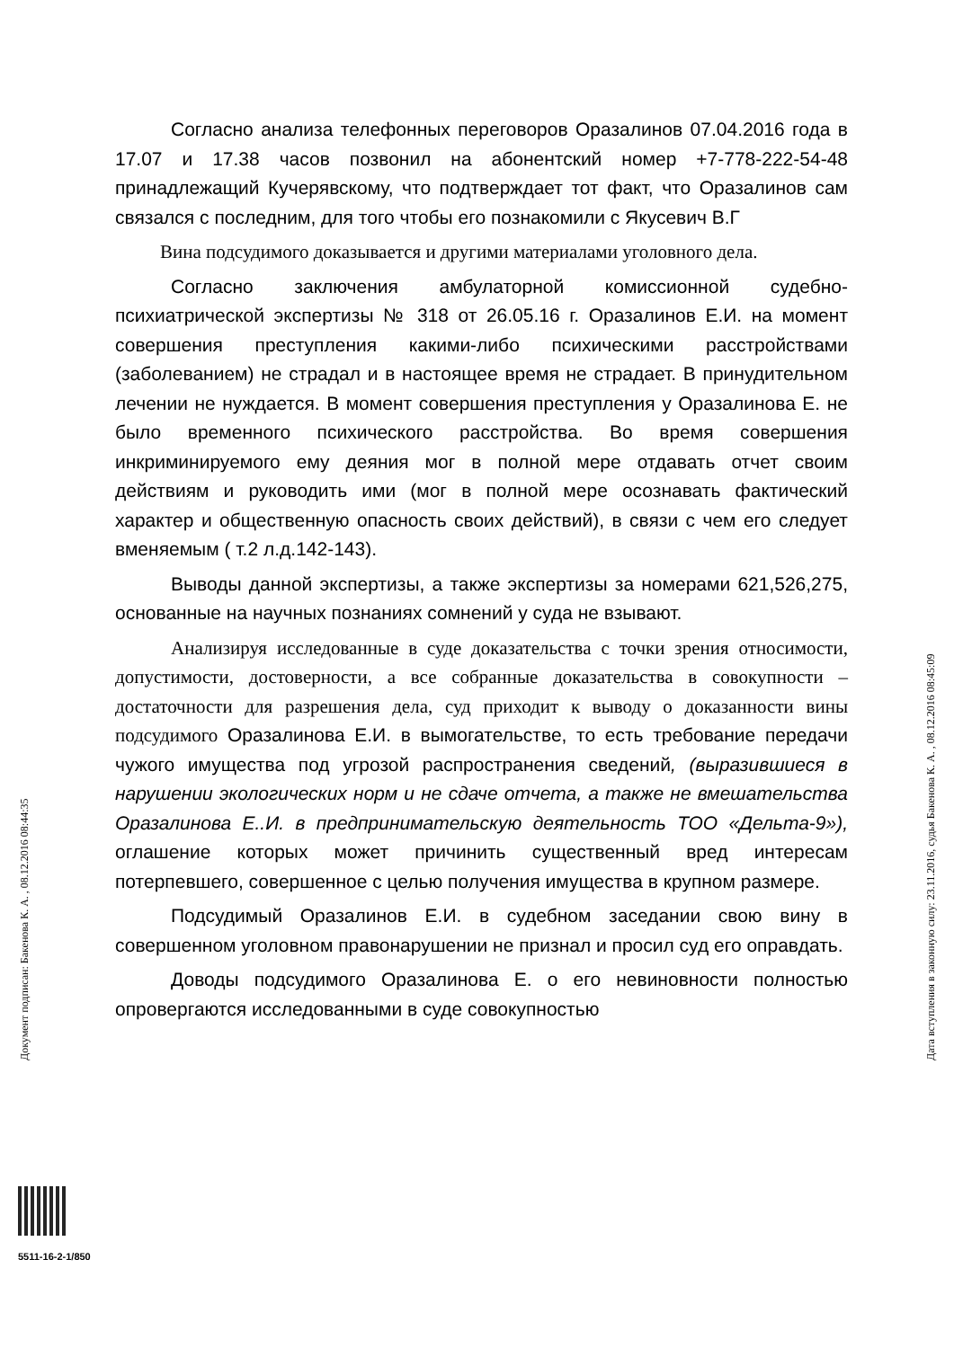Согласно анализа телефонных переговоров Оразалинов 07.04.2016 года в 17.07 и 17.38 часов позвонил на абонентский номер +7-778-222-54-48 принадлежащий Кучерявскому, что подтверждает тот факт, что Оразалинов сам связался с последним, для того чтобы его познакомили с Якусевич В.Г
Вина подсудимого доказывается и другими материалами уголовного дела.
Согласно заключения амбулаторной комиссионной судебно-психиатрической экспертизы № 318 от 26.05.16 г. Оразалинов Е.И. на момент совершения преступления какими-либо психическими расстройствами (заболеванием) не страдал и в настоящее время не страдает. В принудительном лечении не нуждается. В момент совершения преступления у Оразалинова Е. не было временного психического расстройства. Во время совершения инкриминируемого ему деяния мог в полной мере отдавать отчет своим действиям и руководить ими (мог в полной мере осознавать фактический характер и общественную опасность своих действий), в связи с чем его следует вменяемым ( т.2 л.д.142-143).
Выводы данной экспертизы, а также экспертизы за номерами 621,526,275, основанные на научных познаниях сомнений у суда не взывают.
Анализируя исследованные в суде доказательства с точки зрения относимости, допустимости, достоверности, а все собранные доказательства в совокупности – достаточности для разрешения дела, суд приходит к выводу о доказанности вины подсудимого Оразалинова Е.И. в вымогательстве, то есть требование передачи чужого имущества под угрозой распространения сведений, (выразившиеся в нарушении экологических норм и не сдаче отчета, а также не вмешательства Оразалинова Е..И. в предпринимательскую деятельность ТОО «Дельта-9»), оглашение которых может причинить существенный вред интересам потерпевшего, совершенное с целью получения имущества в крупном размере.
Подсудимый Оразалинов Е.И. в судебном заседании свою вину в совершенном уголовном правонарушении не признал и просил суд его оправдать.
Доводы подсудимого Оразалинова Е. о его невиновности полностью опровергаются исследованными в суде совокупностью
Документ подписан: Бакенова К. А. , 08.12.2016 08:44:35 Дата вступления в законную силу: 23.11.2016, судья Бакенова К. А. , 08.12.2016 08:45:09
5511-16-2-1/850